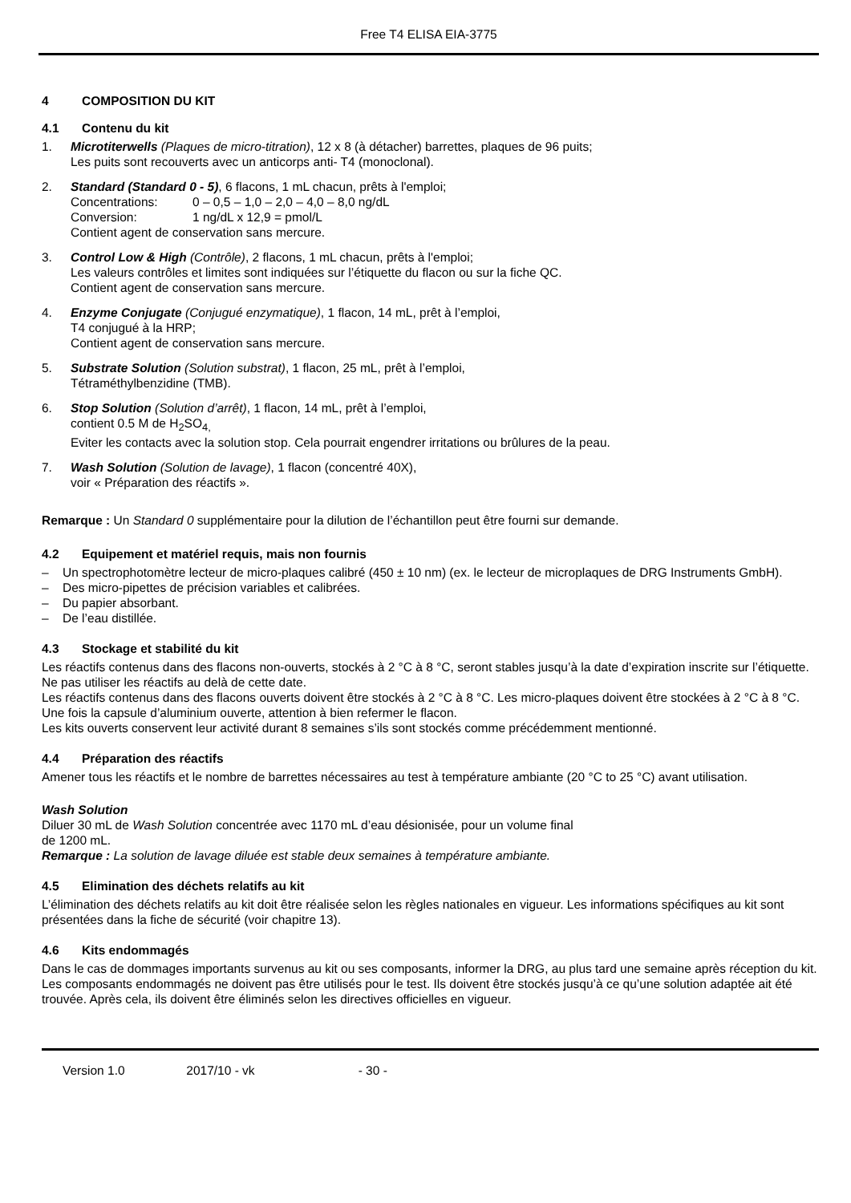Free T4 ELISA EIA-3775
4 COMPOSITION DU KIT
4.1 Contenu du kit
1. Microtiterwells (Plaques de micro-titration), 12 x 8 (à détacher) barrettes, plaques de 96 puits;
Les puits sont recouverts avec un anticorps anti- T4 (monoclonal).
2. Standard (Standard 0 - 5), 6 flacons, 1 mL chacun, prêts à l'emploi;
Concentrations: 0 – 0,5 – 1,0 – 2,0 – 4,0 – 8,0 ng/dL
Conversion: 1 ng/dL x 12,9 = pmol/L
Contient agent de conservation sans mercure.
3. Control Low & High (Contrôle), 2 flacons, 1 mL chacun, prêts à l'emploi;
Les valeurs contrôles et limites sont indiquées sur l’étiquette du flacon ou sur la fiche QC.
Contient agent de conservation sans mercure.
4. Enzyme Conjugate (Conjugué enzymatique), 1 flacon, 14 mL, prêt à l’emploi,
T4 conjugué à la HRP;
Contient agent de conservation sans mercure.
5. Substrate Solution (Solution substrat), 1 flacon, 25 mL, prêt à l’emploi,
Tétraméthylbenzidine (TMB).
6. Stop Solution (Solution d’arrêt), 1 flacon, 14 mL, prêt à l’emploi,
contient 0.5 M de H<sub>2</sub>SO<sub>4,</sub>
Eviter les contacts avec la solution stop. Cela pourrait engendrer irritations ou brûlures de la peau.
7. Wash Solution (Solution de lavage), 1 flacon (concentré 40X),
voir « Préparation des réactifs ».
Remarque : Un Standard 0 supplémentaire pour la dilution de l’échantillon peut être fourni sur demande.
4.2 Equipement et matériel requis, mais non fournis
– Un spectrophotomètre lecteur de micro-plaques calibré (450 ± 10 nm) (ex. le lecteur de microplaques de DRG Instruments GmbH).
– Des micro-pipettes de précision variables et calibrées.
– Du papier absorbant.
– De l’eau distillée.
4.3 Stockage et stabilité du kit
Les réactifs contenus dans des flacons non-ouverts, stockés à 2 °C à 8 °C, seront stables jusqu’à la date d’expiration inscrite sur l’étiquette. Ne pas utiliser les réactifs au delà de cette date.
Les réactifs contenus dans des flacons ouverts doivent être stockés à 2 °C à 8 °C. Les micro-plaques doivent être stockées à 2 °C à 8 °C. Une fois la capsule d’aluminium ouverte, attention à bien refermer le flacon.
Les kits ouverts conservent leur activité durant 8 semaines s’ils sont stockés comme précédemment mentionné.
4.4 Préparation des réactifs
Amener tous les réactifs et le nombre de barrettes nécessaires au test à température ambiante (20 °C to 25 °C) avant utilisation.
Wash Solution
Diluer 30 mL de Wash Solution concentrée avec 1170 mL d’eau désionisée, pour un volume final
de 1200 mL.
Remarque : La solution de lavage diluée est stable deux semaines à température ambiante.
4.5 Elimination des déchets relatifs au kit
L’élimination des déchets relatifs au kit doit être réalisée selon les règles nationales en vigueur. Les informations spécifiques au kit sont présentées dans la fiche de sécurité (voir chapitre 13).
4.6 Kits endommagés
Dans le cas de dommages importants survenus au kit ou ses composants, informer la DRG, au plus tard une semaine après réception du kit. Les composants endommagés ne doivent pas être utilisés pour le test. Ils doivent être stockés jusqu’à ce qu’une solution adaptée ait été trouvée. Après cela, ils doivent être éliminés selon les directives officielles en vigueur.
Version 1.0 2017/10 - vk - 30 -